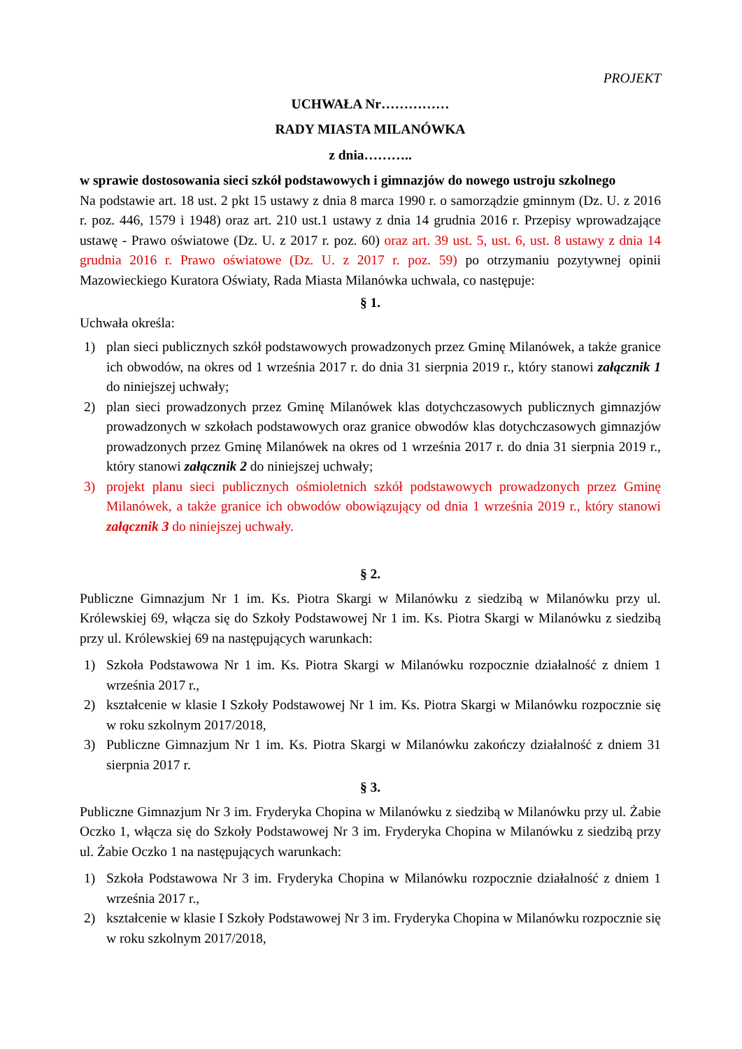PROJEKT
UCHWAŁA Nr……………
RADY MIASTA MILANÓWKA
z dnia………..
w sprawie dostosowania sieci szkół podstawowych i gimnazjów do nowego ustroju szkolnego
Na podstawie art. 18 ust. 2 pkt 15 ustawy z dnia 8 marca 1990 r. o samorządzie gminnym (Dz. U. z 2016 r. poz. 446, 1579 i 1948) oraz art. 210 ust.1 ustawy z dnia 14 grudnia 2016 r. Przepisy wprowadzające ustawę - Prawo oświatowe (Dz. U. z 2017 r. poz. 60) oraz art. 39 ust. 5, ust. 6, ust. 8 ustawy z dnia 14 grudnia 2016 r. Prawo oświatowe (Dz. U. z 2017 r. poz. 59) po otrzymaniu pozytywnej opinii Mazowieckiego Kuratora Oświaty, Rada Miasta Milanówka uchwala, co następuje:
§ 1.
Uchwała określa:
1) plan sieci publicznych szkół podstawowych prowadzonych przez Gminę Milanówek, a także granice ich obwodów, na okres od 1 września 2017 r. do dnia 31 sierpnia 2019 r., który stanowi załącznik 1 do niniejszej uchwały;
2) plan sieci prowadzonych przez Gminę Milanówek klas dotychczasowych publicznych gimnazjów prowadzonych w szkołach podstawowych oraz granice obwodów klas dotychczasowych gimnazjów prowadzonych przez Gminę Milanówek na okres od 1 września 2017 r. do dnia 31 sierpnia 2019 r., który stanowi załącznik 2 do niniejszej uchwały;
3) projekt planu sieci publicznych ośmioletnich szkół podstawowych prowadzonych przez Gminę Milanówek, a także granice ich obwodów obowiązujący od dnia 1 września 2019 r., który stanowi załącznik 3 do niniejszej uchwały.
§ 2.
Publiczne Gimnazjum Nr 1 im. Ks. Piotra Skargi w Milanówku z siedzibą w Milanówku przy ul. Królewskiej 69, włącza się do Szkoły Podstawowej Nr 1 im. Ks. Piotra Skargi w Milanówku z siedzibą przy ul. Królewskiej 69 na następujących warunkach:
1) Szkoła Podstawowa Nr 1 im. Ks. Piotra Skargi w Milanówku rozpocznie działalność z dniem 1 września 2017 r.,
2) kształcenie w klasie I Szkoły Podstawowej Nr 1 im. Ks. Piotra Skargi w Milanówku rozpocznie się w roku szkolnym 2017/2018,
3) Publiczne Gimnazjum Nr 1 im. Ks. Piotra Skargi w Milanówku zakończy działalność z dniem 31 sierpnia 2017 r.
§ 3.
Publiczne Gimnazjum Nr 3 im. Fryderyka Chopina w Milanówku z siedzibą w Milanówku przy ul. Żabie Oczko 1, włącza się do Szkoły Podstawowej Nr 3 im. Fryderyka Chopina w Milanówku z siedzibą przy ul. Żabie Oczko 1 na następujących warunkach:
1) Szkoła Podstawowa Nr 3 im. Fryderyka Chopina w Milanówku rozpocznie działalność z dniem 1 września 2017 r.,
2) kształcenie w klasie I Szkoły Podstawowej Nr 3 im. Fryderyka Chopina w Milanówku rozpocznie się w roku szkolnym 2017/2018,